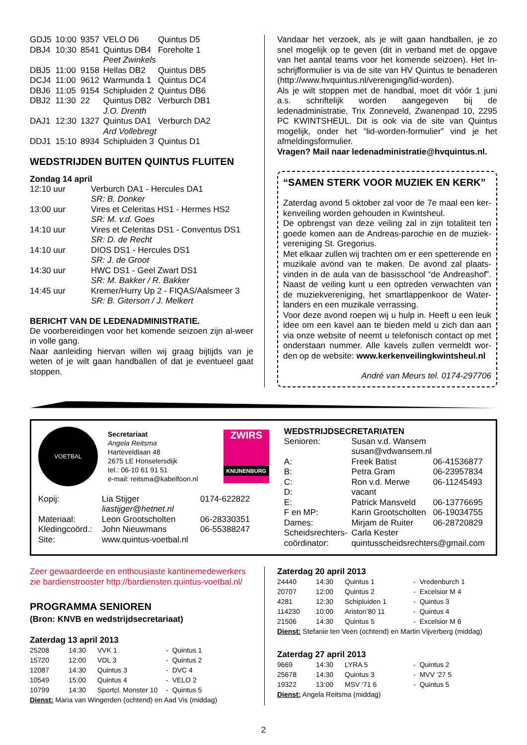| GDJ5 | 10:00 | 9357 | VELO D6 | Quintus D5 |
| DBJ4 | 10:30 | 8541 | Quintus DB4 | Foreholte 1 |
| | | | Peet Zwinkels | |
| DBJ5 | 11:00 | 9158 | Hellas DB2 | Quintus DB5 |
| DCJ4 | 11:00 | 9612 | Warmunda 1 | Quintus DC4 |
| DBJ6 | 11:05 | 9154 | Schipluiden 2 | Quintus DB6 |
| DBJ2 | 11:30 | 22 | Quintus DB2 | Verburch DB1 |
| | | | J.O. Drenth | |
| DAJ1 | 12:30 | 1327 | Quintus DA1 | Verburch DA2 |
| | | | Ard Vollebregt | |
| DDJ1 | 15:10 | 8934 | Schipluiden 3 | Quintus D1 |
WEDSTRIJDEN BUITEN QUINTUS FLUITEN
Zondag 14 april
| 12:10 uur | Verburch DA1 - Hercules DA1 SR: B. Donker |
| 13:00 uur | Vires et Celeritas HS1 - Hermes HS2 SR: M. v.d. Goes |
| 14:10 uur | Vires et Celeritas DS1 - Conventus DS1 SR: D. de Recht |
| 14:10 uur | DIOS DS1 - Hercules DS1 SR: J. de Groot |
| 14:30 uur | HWC DS1 - Geel Zwart DS1 SR: M. Bakker / R. Bakker |
| 14:45 uur | Kremer/Hurry Up 2 - FIQAS/Aalsmeer 3 SR: B. Giterson / J. Melkert |
BERICHT VAN DE LEDENADMINISTRATIE.
De voorbereidingen voor het komende seizoen zijn al-weer in volle gang.
Naar aanleiding hiervan willen wij graag bijtijds van je weten of je wilt gaan handballen of dat je eventueel gaat stoppen.
Vandaar het verzoek, als je wilt gaan handballen, je zo snel mogelijk op te geven (dit in verband met de opgave van het aantal teams voor het komende seizoen). Het In-schrijfformulier is via de site van HV Quintus te benaderen (http://www.hvquintus.nl/vereniging/lid-worden).
Als je wilt stoppen met de handbal, moet dit vóór 1 juni a.s. schriftelijk worden aangegeven bij de ledenadministratie, Trix Zonneveld, Zwanenpad 10, 2295 PC KWINTSHEUL. Dit is ook via de site van Quintus mogelijk, onder het “lid-worden-formulier” vind je het afmeldingsformulier.
Vragen? Mail naar ledenadministratie@hvquintus.nl.
“SAMEN STERK VOOR MUZIEK EN KERK”
Zaterdag avond 5 oktober zal voor de 7e maal een ker-kenveiling worden gehouden in Kwintsheul.
De opbrengst van deze veiling zal in zijn totaliteit ten goede komen aan de Andreas-parochie en de muziek-vereniging St. Gregorius.
Met elkaar zullen wij trachten om er een spetterende en muzikale avond van te maken. De avond zal plaats-vinden in de aula van de basisschool “de Andreashof”. Naast de veiling kunt u een optreden verwachten van de muziekvereniging, het smartlappenkoor de Water-landers en een muzikale verrassing.
Voor deze avond roepen wij u hulp in. Heeft u een leuk idee om een kavel aan te bieden meld u zich dan aan via onze website of neemt u telefonisch contact op met onderstaan nummer. Alle kavels zullen vermeldt wor-den op de website: www.kerkenveilingkwintsheul.nl
André van Meurs tel. 0174-297706
VOETBAL
Secretariaat
Angela Reitsma
Harteveldlaan 48
2675 LE Honselersdijk
tel.: 06-10 61 91 51
e-mail: reitsma@kabelfoon.nl
ZWIRS
KNIJNENBURG
| Kopij: | Lia Stijger liastijger@hetnet.nl | 0174-622822 |
| Materiaal: | Leon Grootscholten | 06-28330351 |
| Kledingcoörd.: | John Nieuwmans | 06-55388247 |
| Site: | www.quintus-voetbal.nl | |
WEDSTRIJDSECRETARIATEN
| Senioren: | Susan v.d. Wansem susan@vdwansem.nl | |
| A: | Freek Batist | 06-41536877 |
| B: | Petra Gram | 06-23957834 |
| C: | Ron v.d. Merwe | 06-11245493 |
| D: | vacant | |
| E: | Patrick Mansveld | 06-13776695 |
| F en MP: | Karin Grootscholten | 06-19034755 |
| Dames: | Mirjam de Ruiter | 06-28720829 |
| Scheidsrechters- coördinator: | Carla Kester quintusscheidsrechters@gmail.com | |
Zeer gewaardeerde en enthousiaste kantinemedewerkers zie bardienstrooster http://bardiensten.quintus-voetbal.nl/
PROGRAMMA SENIOREN
(Bron: KNVB en wedstrijdsecretariaat)
Zaterdag 13 april 2013
| 25208 | 14:30 | VVK 1 | - | Quintus 1 |
| 15720 | 12:00 | VDL 3 | - | Quintus 2 |
| 12087 | 14:30 | Quintus 3 | - | DVC 4 |
| 10549 | 15:00 | Quintus 4 | - | VELO 2 |
| 10799 | 14:30 | Sportcl. Monster 10 | - | Quintus 5 |
Dienst: Maria van Wingerden (ochtend) en Aad Vis (middag)
Zaterdag 20 april 2013
| 24440 | 14:30 | Quintus 1 | - | Vredenburch 1 |
| 20707 | 12:00 | Quintus 2 | - | Excelsior M 4 |
| 4281 | 12:30 | Schipluiden 1 | - | Quintus 3 |
| 114230 | 10:00 | Ariston’80 11 | - | Quintus 4 |
| 21506 | 14:30 | Quintus 5 | - | Excelsior M 6 |
Dienst: Stefanie ten Veen (ochtend) en Martin Vijverberg (middag)
Zaterdag 27 april 2013
| 9669 | 14:30 | LYRA 5 | - | Quintus 2 |
| 25678 | 14:30 | Quintus 3 | - | MVV ‘27 5 |
| 19322 | 13:00 | MSV ‘71 6 | - | Quintus 5 |
Dienst: Angela Reitsma (middag)
2